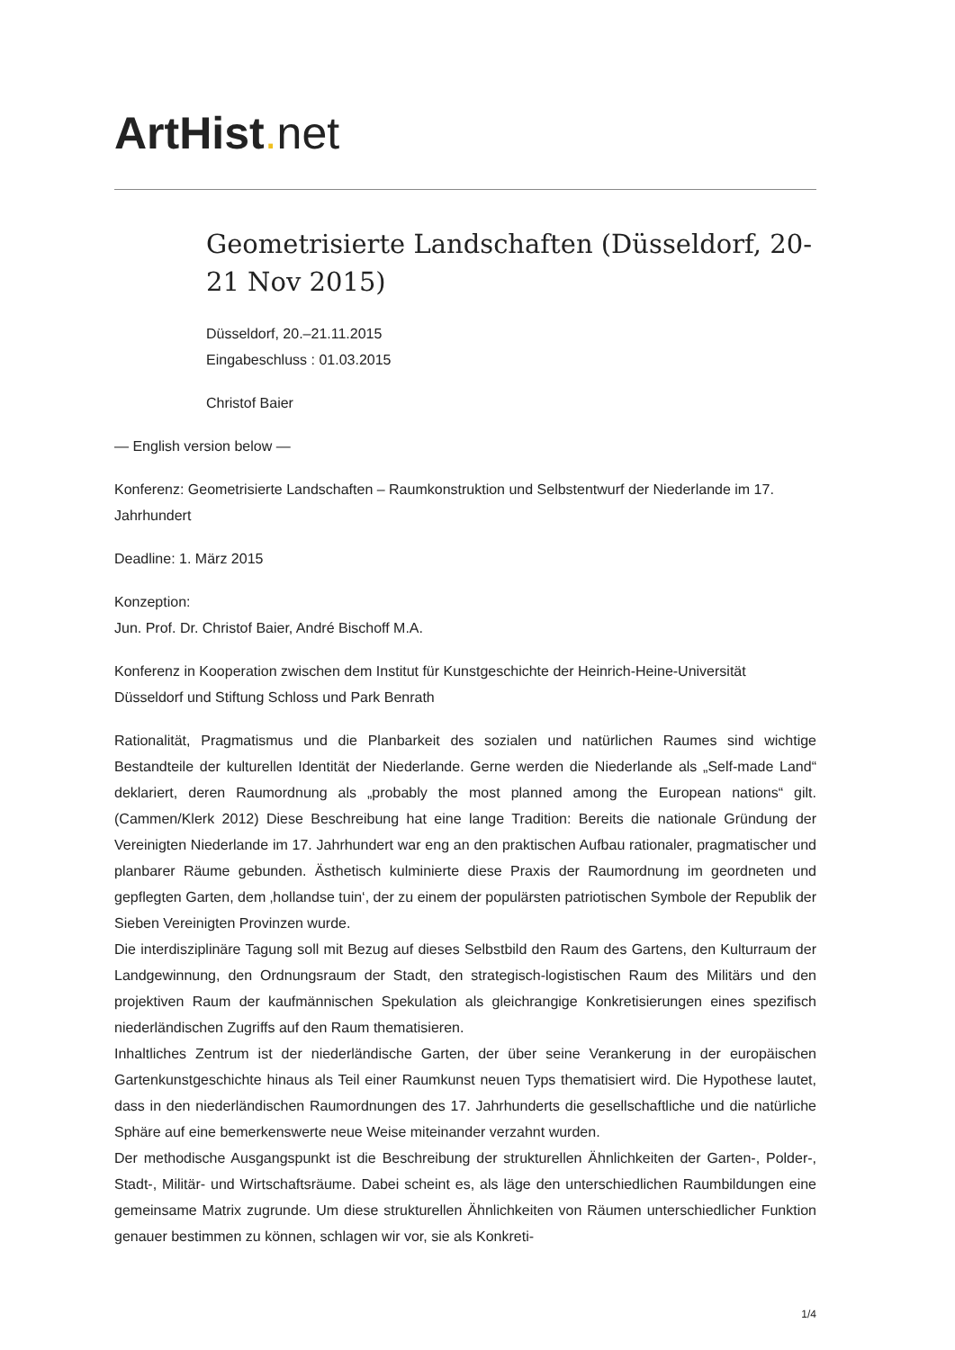ArtHist. net
Geometrisierte Landschaften (Düsseldorf, 20-21 Nov 2015)
Düsseldorf, 20.–21.11.2015
Eingabeschluss : 01.03.2015
Christof Baier
— English version below —
Konferenz: Geometrisierte Landschaften – Raumkonstruktion und Selbstentwurf der Niederlande im 17. Jahrhundert
Deadline: 1. März 2015
Konzeption:
Jun. Prof. Dr. Christof Baier, André Bischoff M.A.
Konferenz in Kooperation zwischen dem Institut für Kunstgeschichte der Heinrich-Heine-Universität Düsseldorf und Stiftung Schloss und Park Benrath
Rationalität, Pragmatismus und die Planbarkeit des sozialen und natürlichen Raumes sind wichtige Bestandteile der kulturellen Identität der Niederlande. Gerne werden die Niederlande als „Self-made Land“ deklariert, deren Raumordnung als „probably the most planned among the European nations“ gilt. (Cammen/Klerk 2012) Diese Beschreibung hat eine lange Tradition: Bereits die nationale Gründung der Vereinigten Niederlande im 17. Jahrhundert war eng an den praktischen Aufbau rationaler, pragmatischer und planbarer Räume gebunden. Ästhetisch kulminierte diese Praxis der Raumordnung im geordneten und gepflegten Garten, dem ‚hollandse tuin‘, der zu einem der populärsten patriotischen Symbole der Republik der Sieben Vereinigten Provinzen wurde.
Die interdisziplinäre Tagung soll mit Bezug auf dieses Selbstbild den Raum des Gartens, den Kulturraum der Landgewinnung, den Ordnungsraum der Stadt, den strategisch-logistischen Raum des Militärs und den projektiven Raum der kaufmännischen Spekulation als gleichrangige Konkretisierungen eines spezifisch niederländischen Zugriffs auf den Raum thematisieren.
Inhaltliches Zentrum ist der niederländische Garten, der über seine Verankerung in der europäischen Gartenkunstgeschichte hinaus als Teil einer Raumkunst neuen Typs thematisiert wird. Die Hypothese lautet, dass in den niederländischen Raumordnungen des 17. Jahrhunderts die gesellschaftliche und die natürliche Sphäre auf eine bemerkenswerte neue Weise miteinander verzahnt wurden.
Der methodische Ausgangspunkt ist die Beschreibung der strukturellen Ähnlichkeiten der Garten-, Polder-, Stadt-, Militär- und Wirtschaftsräume. Dabei scheint es, als läge den unterschiedlichen Raumbildungen eine gemeinsame Matrix zugrunde. Um diese strukturellen Ähnlichkeiten von Räumen unterschiedlicher Funktion genauer bestimmen zu können, schlagen wir vor, sie als Konkreti-
1/4